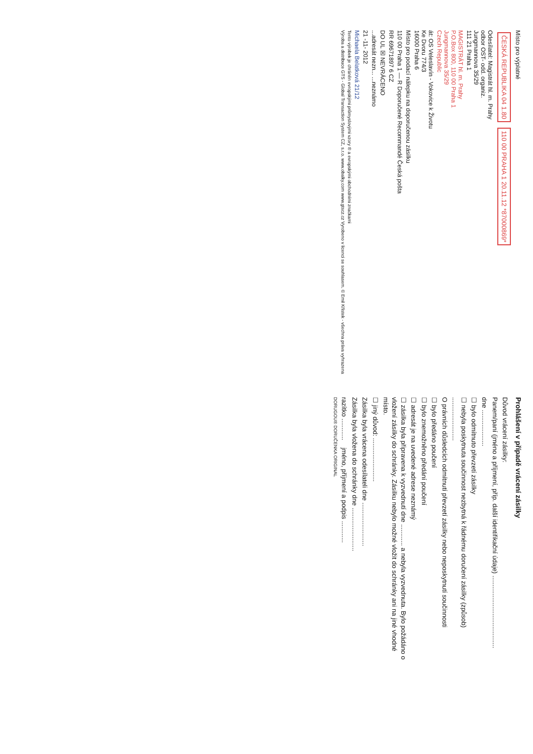Místo pro výplatné
ČESKÁ REPUBLIKA 04 1.80
110 00 PRAHA 1 20.11.12 *87000869*
Odesílatel: Magistrát hl. m. Prahy
odbor OST- odd. organiz.
Jungmannova 35/29
111 21 Praha 1
MAGISTRÁT hl. m. Prahy
P.O.Box 800, 110 00 Praha 1
Jungmannova 35/29
Czech Republic
át: OS Veleslavín - Vokovice k Životu
Ke Dvoru 774/3
16000 Praha 6
Místo pro podací nálepku na doporučenou zásilku
110 00 Praha 1 — R Doporučené Recommandé Česká pošta
RR 69671897 6 CZ
DO UL ☒ NEVRÁCENO
...adresát nezn... ...neznámo
21 -11- 2012
Michaela Belatková 21/12
Tento výrobek je chráněn evropskými průmyslovými vzory ® a evropskými obchodními značkami
Výroba a distribuce GTS - Global Transaction System CZ, s.r.o. www.obalky.com www.gtscz.cz Vyrobeno v licenci se souhlasem. © Emil Křístek - všechna práva vyhrazena
Prohlášení v případě vrácení zásilky
Důvod vrácení zásilky:
Panem/paní (jméno a příjmení, příp. další identifikační údaje) ........................................
dne ....................
☐ bylo odmítnuto převzetí zásilky
☐ nebyla poskytnuta součinnost nezbytná k řádnému doručení zásilky (způsob) ........................
O právních důsledcích odmítnutí převzetí zásilky nebo neposkytnutí součinnosti
☐ bylo předáno poučení
☐ bylo znemožněno předání poučení
☐ adresát je na uvedené adrese neznámý
☐ zásilka byla připravena k vyzvednutí dne ............ a nebyla vyzvednuta. Bylo požádáno o vložení zásilky do schránky. Zásilku nebylo možné vložit do schránky ani na jiné vhodné místo.
☐ jiný důvod: ........................
Zásilka byla vrácena odesílateli dne ........................
Zásilka byla vložena do schránky dne ........................
razítko ............ jméno, příjmení a podpis ............
DORUGOU® DORUČENKA ORIGINAL